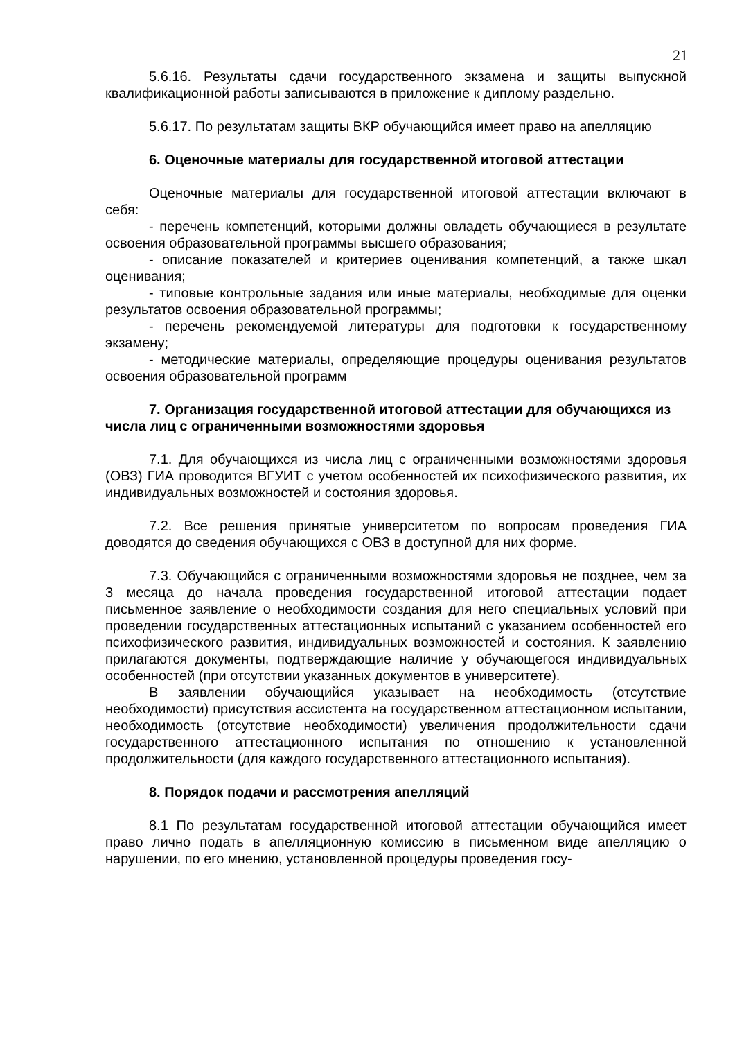21
5.6.16. Результаты сдачи государственного экзамена и защиты выпускной квалификационной работы записываются в приложение к диплому раздельно.
5.6.17. По результатам защиты ВКР обучающийся имеет право на апелляцию
6. Оценочные материалы для государственной итоговой аттестации
Оценочные материалы для государственной итоговой аттестации включают в себя:
- перечень компетенций, которыми должны овладеть обучающиеся в результате освоения образовательной программы высшего образования;
- описание показателей и критериев оценивания компетенций, а также шкал оценивания;
- типовые контрольные задания или иные материалы, необходимые для оценки результатов освоения образовательной программы;
- перечень рекомендуемой литературы для подготовки к государственному экзамену;
- методические материалы, определяющие процедуры оценивания результатов освоения образовательной программ
7. Организация государственной итоговой аттестации для обучающихся из числа лиц с ограниченными возможностями здоровья
7.1. Для обучающихся из числа лиц с ограниченными возможностями здоровья (ОВЗ) ГИА проводится ВГУИТ с учетом особенностей их психофизического развития, их индивидуальных возможностей и состояния здоровья.
7.2. Все решения принятые университетом по вопросам проведения ГИА доводятся до сведения обучающихся с ОВЗ в доступной для них форме.
7.3. Обучающийся с ограниченными возможностями здоровья не позднее, чем за 3 месяца до начала проведения государственной итоговой аттестации подает письменное заявление о необходимости создания для него специальных условий при проведении государственных аттестационных испытаний с указанием особенностей его психофизического развития, индивидуальных возможностей и состояния. К заявлению прилагаются документы, подтверждающие наличие у обучающегося индивидуальных особенностей (при отсутствии указанных документов в университете).
В заявлении обучающийся указывает на необходимость (отсутствие необходимости) присутствия ассистента на государственном аттестационном испытании, необходимость (отсутствие необходимости) увеличения продолжительности сдачи государственного аттестационного испытания по отношению к установленной продолжительности (для каждого государственного аттестационного испытания).
8. Порядок подачи и рассмотрения апелляций
8.1 По результатам государственной итоговой аттестации обучающийся имеет право лично подать в апелляционную комиссию в письменном виде апелляцию о нарушении, по его мнению, установленной процедуры проведения госу-